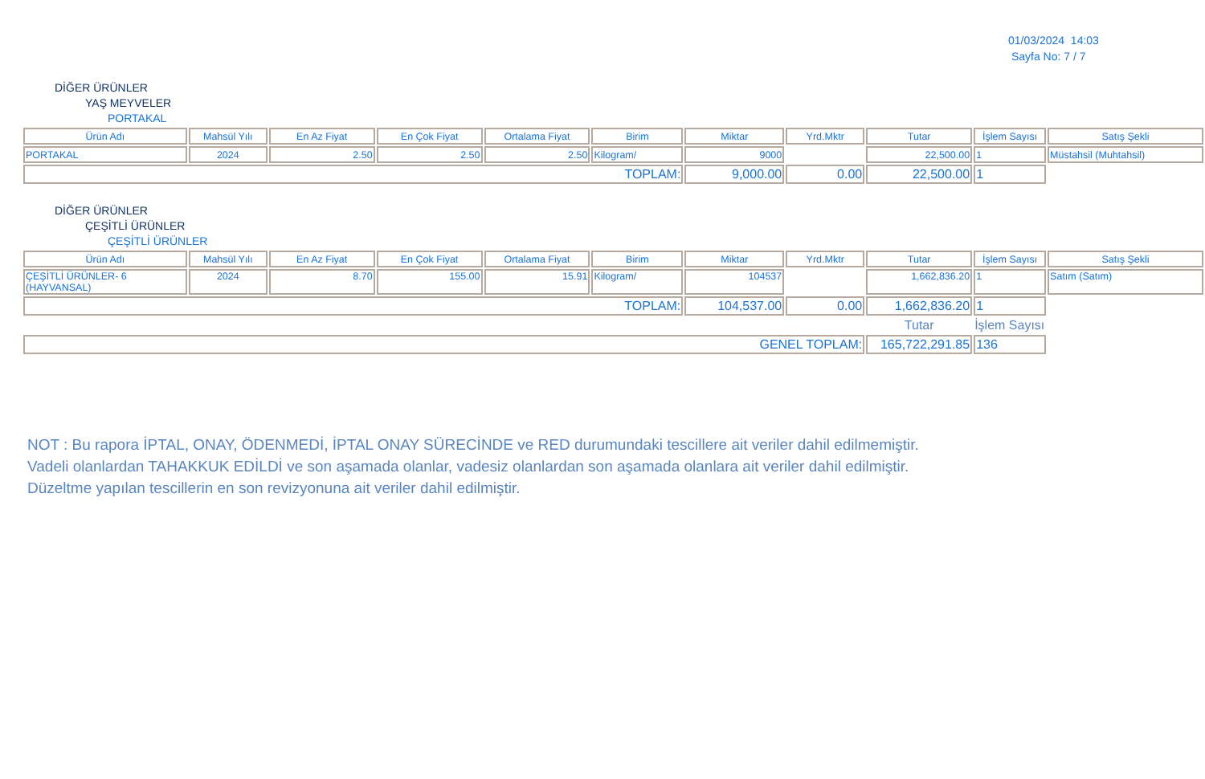01/03/2024 14:03
Sayfa No: 7 / 7
DİĞER ÜRÜNLER
YAŞ MEYVELER
PORTAKAL
| Ürün Adı | Mahsül Yılı | En Az Fiyat | En Çok Fiyat | Ortalama Fiyat | Birim | Miktar | Yrd.Mktr | Tutar | İşlem Sayısı | Satış Şekli |
| --- | --- | --- | --- | --- | --- | --- | --- | --- | --- | --- |
| PORTAKAL | 2024 | 2.50 | 2.50 | 2.50 | Kilogram/ | 9000 | | 22,500.00 | 1 | Müstahsil (Muhtahsil) |
| TOPLAM: | | | | | | 9,000.00 | 0.00 | 22,500.00 | 1 | |
DİĞER ÜRÜNLER
ÇEŞİTLİ ÜRÜNLER
ÇEŞİTLİ ÜRÜNLER
| Ürün Adı | Mahsül Yılı | En Az Fiyat | En Çok Fiyat | Ortalama Fiyat | Birim | Miktar | Yrd.Mktr | Tutar | İşlem Sayısı | Satış Şekli |
| --- | --- | --- | --- | --- | --- | --- | --- | --- | --- | --- |
| ÇEŞİTLİ ÜRÜNLER- 6 (HAYVANSAL) | 2024 | 8.70 | 155.00 | 15.91 | Kilogram/ | 104537 | | 1,662,836.20 | 1 | Satım (Satım) |
| TOPLAM: | | | | | | 104,537.00 | 0.00 | 1,662,836.20 | 1 | |
| | | | | | | | | Tutar | İşlem Sayısı | |
| GENEL TOPLAM: | | | | | | | | 165,722,291.85 | 136 | |
NOT : Bu rapora İPTAL, ONAY, ÖDENMEDİ, İPTAL ONAY SÜRECİNDE ve RED durumundaki tescillere ait veriler dahil edilmemiştir.
Vadeli olanlardan TAHAKKUK EDİLDİ ve son aşamada olanlar, vadesiz olanlardan son aşamada olanlara ait veriler dahil edilmiştir.
Düzeltme yapılan tescillerin en son revizyonuna ait veriler dahil edilmiştir.